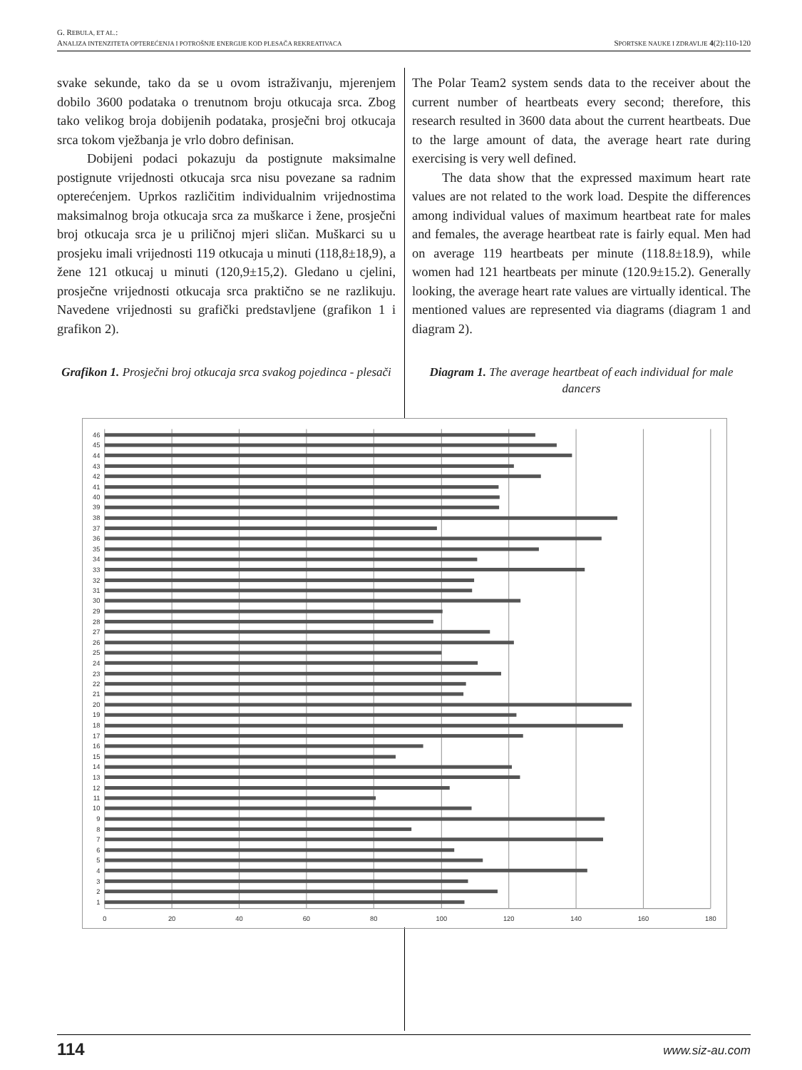G. REBULA, ET AL.:
ANALIZA INTENZITETA OPTEREĆENJA I POTROŠNJE ENERGIJE KOD PLESAČA REKREATIVACA SPORTSKE NAUKE I ZDRAVLJE 4(2):110-120
svake sekunde, tako da se u ovom istraživanju, mjerenjem dobilo 3600 podataka o trenutnom broju otkucaja srca. Zbog tako velikog broja dobijenih podataka, prosječni broj otkucaja srca tokom vježbanja je vrlo dobro definisan.
Dobijeni podaci pokazuju da postignute maksimalne postignute vrijednosti otkucaja srca nisu povezane sa radnim opterećenjem. Uprkos različitim individualnim vrijednostima maksimalnog broja otkucaja srca za muškarce i žene, prosječni broj otkucaja srca je u priličnoj mjeri sličan. Muškarci su u prosjeku imali vrijednosti 119 otkucaja u minuti (118,8±18,9), a žene 121 otkucaj u minuti (120,9±15,2). Gledano u cjelini, prosječne vrijednosti otkucaja srca praktično se ne razlikuju. Navedene vrijednosti su grafički predstavljene (grafikon 1 i grafikon 2).
Grafikon 1. Prosječni broj otkucaja srca svakog pojedinca - plesači
The Polar Team2 system sends data to the receiver about the current number of heartbeats every second; therefore, this research resulted in 3600 data about the current heartbeats. Due to the large amount of data, the average heart rate during exercising is very well defined.
The data show that the expressed maximum heart rate values are not related to the work load. Despite the differences among individual values of maximum heartbeat rate for males and females, the average heartbeat rate is fairly equal. Men had on average 119 heartbeats per minute (118.8±18.9), while women had 121 heartbeats per minute (120.9±15.2). Generally looking, the average heart rate values are virtually identical. The mentioned values are represented via diagrams (diagram 1 and diagram 2).
Diagram 1. The average heartbeat of each individual for male dancers
46
45
44
43
42
41
40
39
38
37
36
35
34
33
32
31
30
29
28
27
26
25
24
23
22
21
20
19
18
17
16
15
14
13
12
11
10
9
8
7
6
5
4
3
2
1
0
20
40
60
80
100
120
140
160
180
114 www.siz-au.com